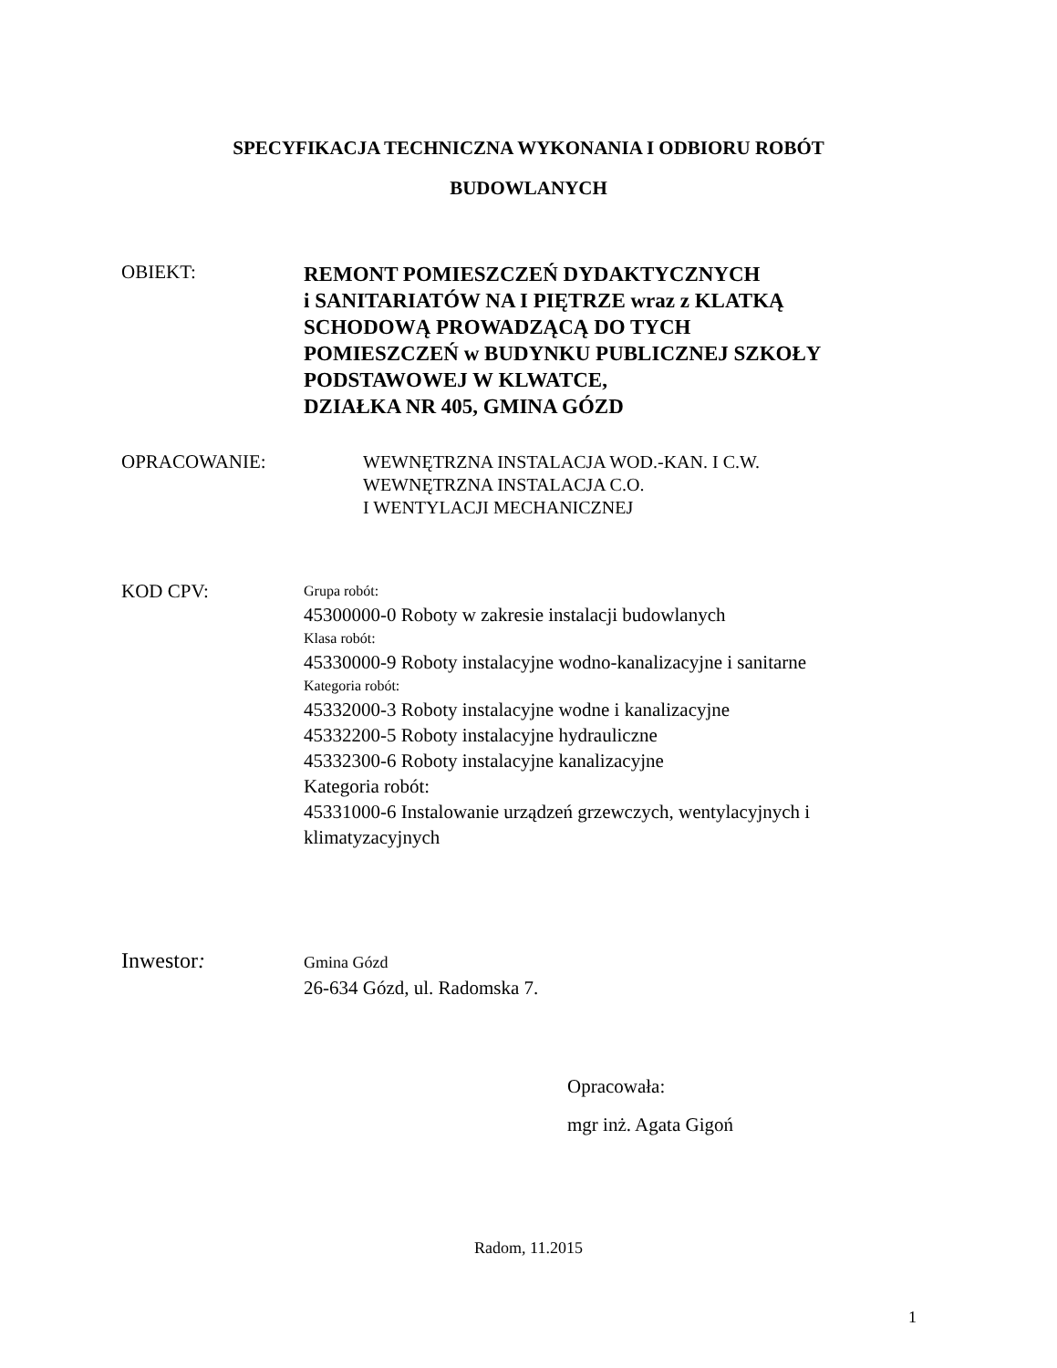SPECYFIKACJA TECHNICZNA WYKONANIA I ODBIORU ROBÓT
BUDOWLANYCH
OBIEKT:
REMONT POMIESZCZEŃ DYDAKTYCZNYCH
i SANITARIATÓW NA I PIĘTRZE wraz z KLATKĄ
SCHODOWĄ PROWADZĄCĄ DO TYCH
POMIESZCZEŃ w BUDYNKU PUBLICZNEJ SZKOŁY
PODSTAWOWEJ W KLWATCE,
DZIAŁKA NR 405, GMINA GÓZD
OPRACOWANIE:
WEWNĘTRZNA INSTALACJA WOD.-KAN. I C.W.
WEWNĘTRZNA INSTALACJA C.O.
I WENTYLACJI MECHANICZNEJ
KOD CPV:
Grupa robót:
45300000-0 Roboty w zakresie instalacji budowlanych
Klasa robót:
45330000-9 Roboty instalacyjne wodno-kanalizacyjne i sanitarne
Kategoria robót:
45332000-3 Roboty instalacyjne wodne i kanalizacyjne
45332200-5 Roboty instalacyjne hydrauliczne
45332300-6 Roboty instalacyjne kanalizacyjne
Kategoria robót:
45331000-6 Instalowanie urządzeń grzewczych, wentylacyjnych i
klimatyzacyjnych
Inwestor:
Gmina Gózd
26-634 Gózd, ul. Radomska 7.
Opracowała:
mgr inż. Agata Gigoń
Radom, 11.2015
1